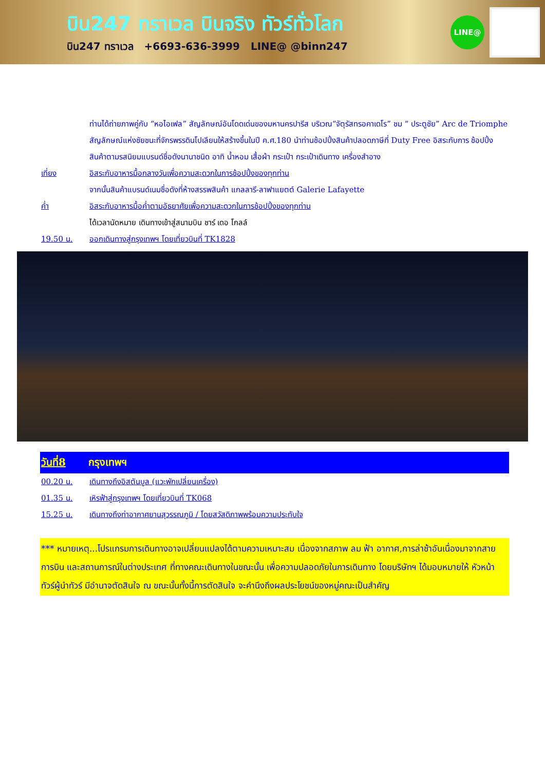บิน247 ทราเวล บินจริง ทัวร์ทั่วโลก
บิน247 ทราเวล +6693-636-3999 LINE@ @binn247
LINE@
ท่านได้ถ่ายภาพคู่กับ “หอไอเฟล” สัญลักษณ์อันโดดเด่นของมหานครปารีส บริเวณ“จัตุรัสทรอคาเดโร” ชม “ ประตูชัย” Arc de Triomphe สัญลักษณ์แห่งชัยชนะที่จักรพรรดินโปเลียนให้สร้างขึ้นในปี ค.ศ.180 นำท่านช้อปปิ้งสินค้าปลอดภาษีที่ Duty Free อิสระกับการ ช้อปปิ้งสินค้าตามรสนิยมแบรนด์ชื่อดังนานาชนิด อาทิ น้ำหอม เสื้อผ้า กระเป๋า กระเป๋าเดินทาง เครื่องสำอาง
เที่ยง อิสระกับอาหารมื้อกลางวันเพื่อความสะดวกในการช้อปปิ้งของทุกท่าน
จากนั้นสินค้าแบรนด์เนมชื่อดังที่ห้างสรรพสินค้า แกลลารี-ลาฟาแยตต์ Galerie Lafayette
ค่ำ อิสระกับอาหารมื้อค่ำตามอัธยาศัยเพื่อความสะดวกในการช้อปปิ้งของทุกท่าน
ได้เวลานัดหมาย เดินทางเข้าสู่สนามบิน ชาร์ เดอ โกลล์
19.50 น. ออกเดินทางสู่กรุงเทพฯ โดยเที่ยวบินที่ TK1828
วันที่8 กรุงเทพฯ
00.20 น. เดินทางถึงอิสตันบูล (แวะพักเปลี่ยนเครื่อง)
01.35 น. เหิรฟ้าสู่กรุงเทพฯ โดยเที่ยวบินที่ TK068
15.25 น. เดินทางถึงท่าอากาศยานสุวรรณภูมิ / โดยสวัสดิภาพพร้อมความประทับใจ
*** หมายเหตุ...โปรแกรมการเดินทางอาจเปลี่ยนแปลงได้ตามความเหมาะสม เนื่องจากสภาพ ลม ฟ้า อากาศ,การล่าช้าอันเนื่องมาจากสายการบิน และสถานการณ์ในต่างประเทศ ที่ทางคณะเดินทางในขณะนั้น เพื่อความปลอดภัยในการเดินทาง โดยบริษัทฯ ได้มอบหมายให้ หัวหน้าทัวร์ผู้นำทัวร์ มีอำนาจตัดสินใจ ณ ขณะนั้นทั้งนี้การตัดสินใจ จะคำนึงถึงผลประโยชน์ของหมู่คณะเป็นสำคัญ